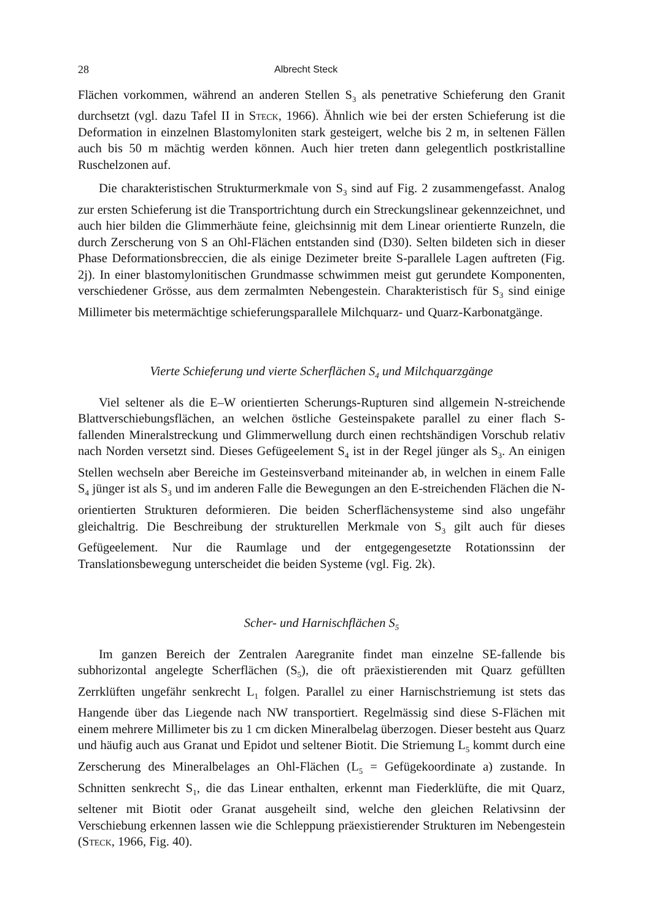28 Albrecht Steck
Flächen vorkommen, während an anderen Stellen S<sub>3</sub> als penetrative Schieferung den Granit durchsetzt (vgl. dazu Tafel II in Steck, 1966). Ähnlich wie bei der ersten Schieferung ist die Deformation in einzelnen Blastomyloniten stark gesteigert, welche bis 2 m, in seltenen Fällen auch bis 50 m mächtig werden können. Auch hier treten dann gelegentlich postkristalline Ruschelzonen auf.
Die charakteristischen Strukturmerkmale von S<sub>3</sub> sind auf Fig. 2 zusammengefasst. Analog zur ersten Schieferung ist die Transportrichtung durch ein Streckungslinear gekennzeichnet, und auch hier bilden die Glimmerhäute feine, gleichsinnig mit dem Linear orientierte Runzeln, die durch Zerscherung von S an Ohl-Flächen entstanden sind (D30). Selten bildeten sich in dieser Phase Deformationsbreccien, die als einige Dezimeter breite S-parallele Lagen auftreten (Fig. 2j). In einer blastomylonitischen Grundmasse schwimmen meist gut gerundete Komponenten, verschiedener Grösse, aus dem zermalmten Nebengestein. Charakteristisch für S<sub>3</sub> sind einige Millimeter bis metermächtige schieferungsparallele Milchquarz- und Quarz-Karbonatgänge.
Vierte Schieferung und vierte Scherflächen S<sub>4</sub> und Milchquarzgänge
Viel seltener als die E–W orientierten Scherungs-Rupturen sind allgemein N-streichende Blattverschiebungsflächen, an welchen östliche Gesteinspakete parallel zu einer flach S-fallenden Mineralstreckung und Glimmerwellung durch einen rechtshändigen Vorschub relativ nach Norden versetzt sind. Dieses Gefügeelement S<sub>4</sub> ist in der Regel jünger als S<sub>3</sub>. An einigen Stellen wechseln aber Bereiche im Gesteinsverband miteinander ab, in welchen in einem Falle S<sub>4</sub> jünger ist als S<sub>3</sub> und im anderen Falle die Bewegungen an den E-streichenden Flächen die N-orientierten Strukturen deformieren. Die beiden Scherflächensysteme sind also ungefähr gleichaltrig. Die Beschreibung der strukturellen Merkmale von S<sub>3</sub> gilt auch für dieses Gefügeelement. Nur die Raumlage und der entgegengesetzte Rotationssinn der Translationsbewegung unterscheidet die beiden Systeme (vgl. Fig. 2k).
Scher- und Harnischflächen S<sub>5</sub>
Im ganzen Bereich der Zentralen Aaregranite findet man einzelne SE-fallende bis subhorizontal angelegte Scherflächen (S<sub>5</sub>), die oft präexistierenden mit Quarz gefüllten Zerrklüften ungefähr senkrecht L<sub>1</sub> folgen. Parallel zu einer Harnischstriemung ist stets das Hangende über das Liegende nach NW transportiert. Regelmässig sind diese S-Flächen mit einem mehrere Millimeter bis zu 1 cm dicken Mineralbelag überzogen. Dieser besteht aus Quarz und häufig auch aus Granat und Epidot und seltener Biotit. Die Striemung L<sub>5</sub> kommt durch eine Zerscherung des Mineralbelages an Ohl-Flächen (L<sub>5</sub> = Gefügekoordinate a) zustande. In Schnitten senkrecht S<sub>1</sub>, die das Linear enthalten, erkennt man Fiederklüfte, die mit Quarz, seltener mit Biotit oder Granat ausgeheilt sind, welche den gleichen Relativsinn der Verschiebung erkennen lassen wie die Schleppung präexistierender Strukturen im Nebengestein (Steck, 1966, Fig. 40).